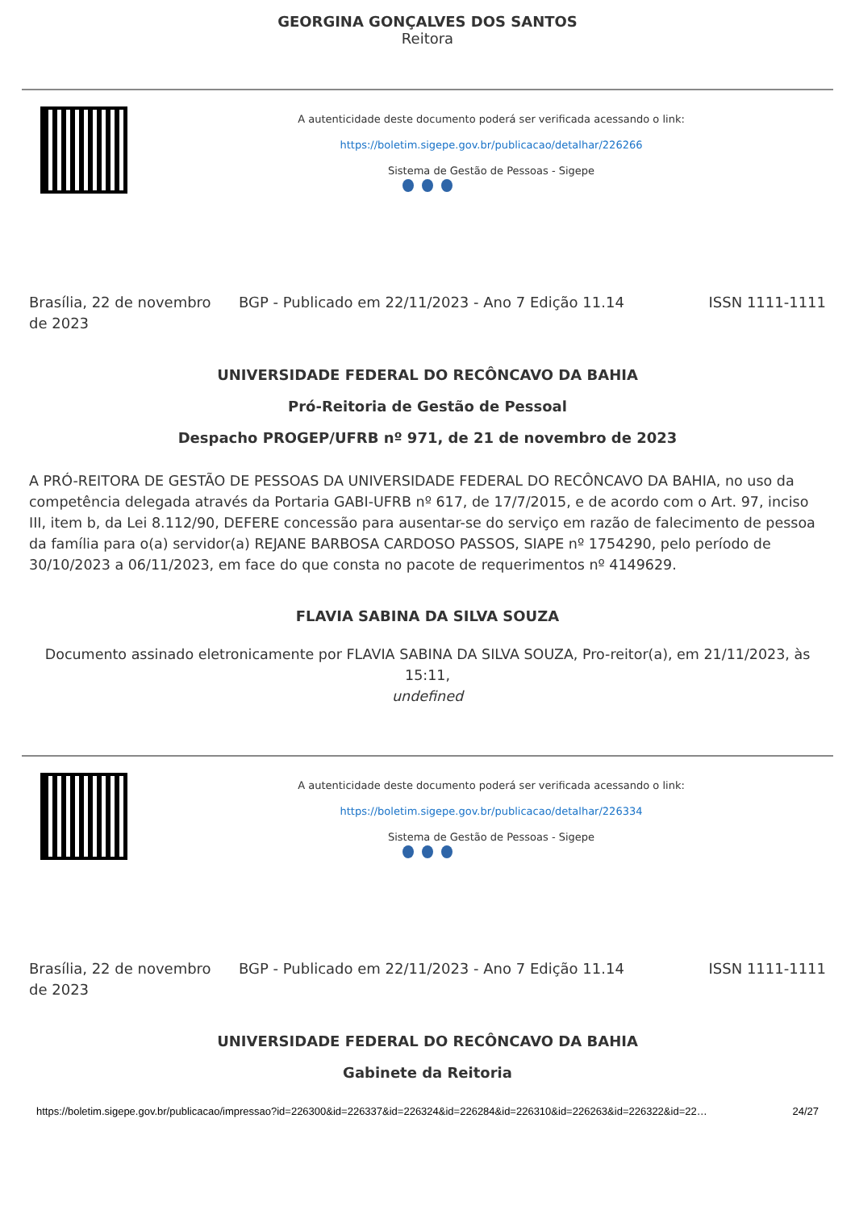GEORGINA GONÇALVES DOS SANTOS
Reitora
A autenticidade deste documento poderá ser verificada acessando o link:
https://boletim.sigepe.gov.br/publicacao/detalhar/226266
Sistema de Gestão de Pessoas - Sigepe
Brasília, 22 de novembro de 2023
BGP - Publicado em 22/11/2023 - Ano 7 Edição 11.14
ISSN 1111-1111
UNIVERSIDADE FEDERAL DO RECÔNCAVO DA BAHIA
Pró-Reitoria de Gestão de Pessoal
Despacho PROGEP/UFRB nº 971, de 21 de novembro de 2023
A PRÓ-REITORA DE GESTÃO DE PESSOAS DA UNIVERSIDADE FEDERAL DO RECÔNCAVO DA BAHIA, no uso da competência delegada através da Portaria GABI-UFRB nº 617, de 17/7/2015, e de acordo com o Art. 97, inciso III, item b, da Lei 8.112/90, DEFERE concessão para ausentar-se do serviço em razão de falecimento de pessoa da família para o(a) servidor(a) REJANE BARBOSA CARDOSO PASSOS, SIAPE nº 1754290, pelo período de 30/10/2023 a 06/11/2023, em face do que consta no pacote de requerimentos nº 4149629.
FLAVIA SABINA DA SILVA SOUZA
Documento assinado eletronicamente por FLAVIA SABINA DA SILVA SOUZA, Pro-reitor(a), em 21/11/2023, às 15:11,
undefined
A autenticidade deste documento poderá ser verificada acessando o link:
https://boletim.sigepe.gov.br/publicacao/detalhar/226334
Sistema de Gestão de Pessoas - Sigepe
Brasília, 22 de novembro de 2023
BGP - Publicado em 22/11/2023 - Ano 7 Edição 11.14
ISSN 1111-1111
UNIVERSIDADE FEDERAL DO RECÔNCAVO DA BAHIA
Gabinete da Reitoria
https://boletim.sigepe.gov.br/publicacao/impressao?id=226300&id=226337&id=226324&id=226284&id=226310&id=226263&id=226322&id=22… 24/27